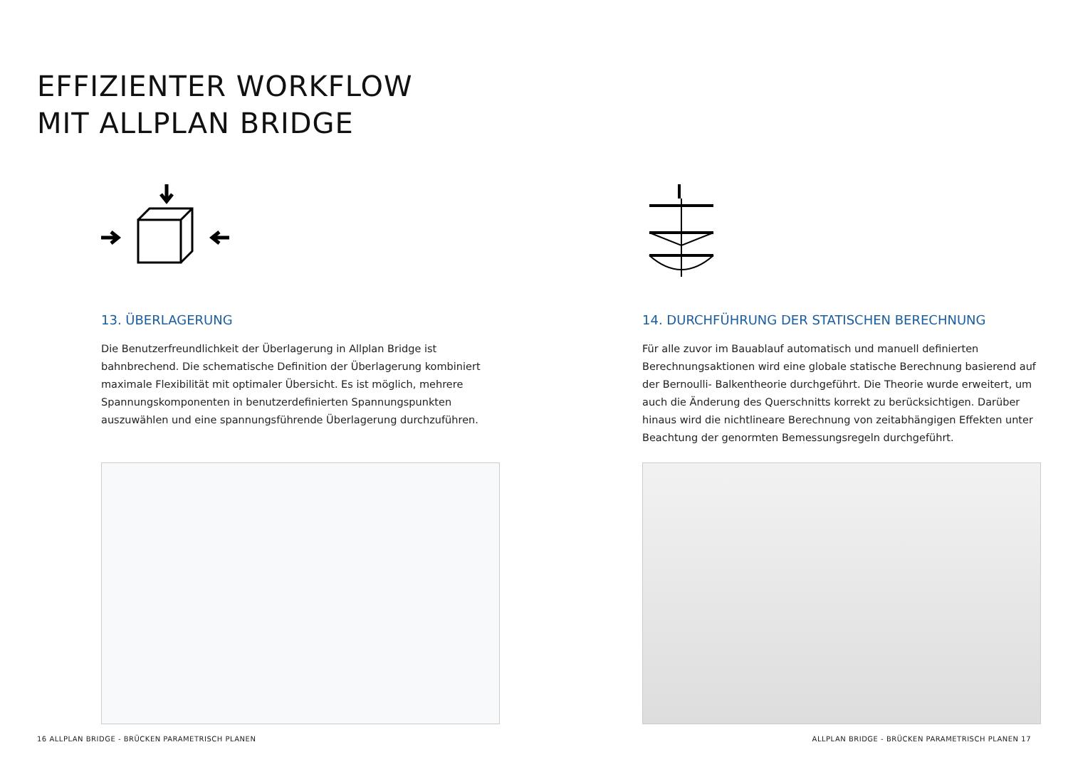EFFIZIENTER WORKFLOW
MIT ALLPLAN BRIDGE
13. ÜBERLAGERUNG
Die Benutzerfreundlichkeit der Überlagerung in Allplan Bridge ist bahnbrechend. Die schematische Definition der Überlagerung kombiniert maximale Flexibilität mit optimaler Übersicht. Es ist möglich, mehrere Spannungskomponenten in benutzerdefinierten Spannungspunkten auszuwählen und eine spannungsführende Überlagerung durchzuführen.
14. DURCHFÜHRUNG DER STATISCHEN BERECHNUNG
Für alle zuvor im Bauablauf automatisch und manuell definierten Berechnungsaktionen wird eine globale statische Berechnung basierend auf der Bernoulli- Balkentheorie durchgeführt. Die Theorie wurde erweitert, um auch die Änderung des Querschnitts korrekt zu berücksichtigen. Darüber hinaus wird die nichtlineare Berechnung von zeitabhängigen Effekten unter Beachtung der genormten Bemessungsregeln durchgeführt.
16 ALLPLAN BRIDGE - BRÜCKEN PARAMETRISCH PLANEN ALLPLAN BRIDGE - BRÜCKEN PARAMETRISCH PLANEN 17